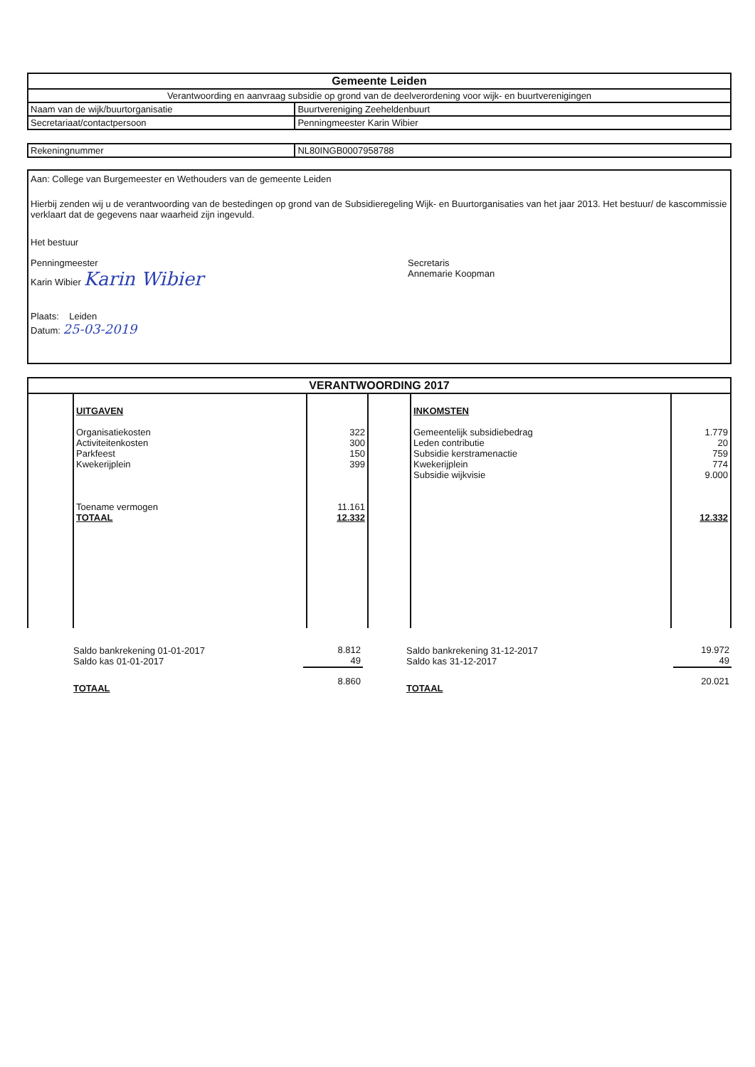| Gemeente Leiden | |
| --- | --- |
| Verantwoording en aanvraag subsidie op grond van de deelverordening voor wijk- en buurtverenigingen | |
| Naam van de wijk/buurtorganisatie | Buurtvereniging Zeeheldenbuurt |
| Secretariaat/contactpersoon | Penningmeester Karin Wibier |
| Rekeningnummer | NL80INGB0007958788 |
Aan: College van Burgemeester en Wethouders van de gemeente Leiden
Hierbij zenden wij u de verantwoording van de bestedingen op grond van de Subsidieregeling Wijk- en Buurtorganisaties van het jaar 2013. Het bestuur/ de kascommissie verklaart dat de gegevens naar waarheid zijn ingevuld.
Het bestuur
Penningmeester
Karin Wibier Karin Wibier
Secretaris
Annemarie Koopman
Plaats: Leiden
Datum: 25-03-2019
| VERANTWOORDING 2017 | | | | | |
| --- | --- | --- | --- | --- | --- |
| | UITGAVEN Organisatiekosten Activiteitenkosten Parkfeest Kwekerijplein Toename vermogen TOTAAL | 322 300 150 399 11.161 12.332 | | INKOMSTEN Gemeentelijk subsidiebedrag Leden contributie Subsidie kerstramenactie Kwekerijplein Subsidie wijkvisie | 1.779 20 759 774 9.000 12.332 |
| | Saldo bankrekening 01-01-2017 Saldo kas 01-01-2017 | 8.812 49 | | Saldo bankrekening 31-12-2017 Saldo kas 31-12-2017 | 19.972 49 |
| | TOTAAL | 8.860 | | TOTAAL | 20.021 |